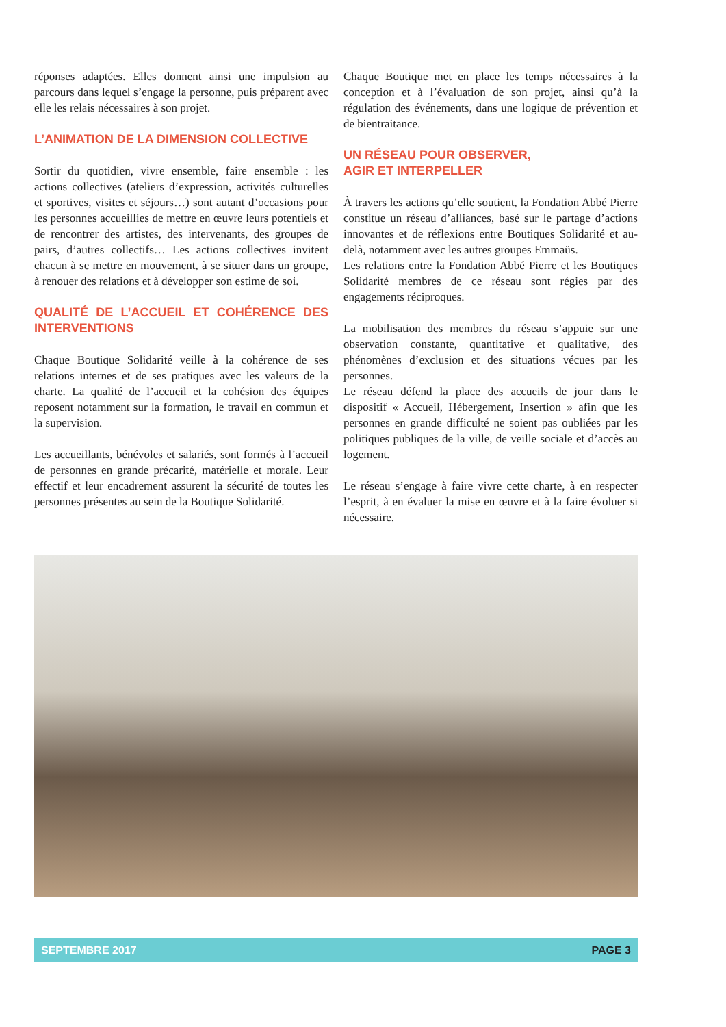réponses adaptées. Elles donnent ainsi une impulsion au parcours dans lequel s’engage la personne, puis préparent avec elle les relais nécessaires à son projet.
L’ANIMATION DE LA DIMENSION COLLECTIVE
Sortir du quotidien, vivre ensemble, faire ensemble : les actions collectives (ateliers d’expression, activités culturelles et sportives, visites et séjours…) sont autant d’occasions pour les personnes accueillies de mettre en œuvre leurs potentiels et de rencontrer des artistes, des intervenants, des groupes de pairs, d’autres collectifs… Les actions collectives invitent chacun à se mettre en mouvement, à se situer dans un groupe, à renouer des relations et à développer son estime de soi.
QUALITÉ DE L’ACCUEIL ET COHÉRENCE DES INTERVENTIONS
Chaque Boutique Solidarité veille à la cohérence de ses relations internes et de ses pratiques avec les valeurs de la charte. La qualité de l’accueil et la cohésion des équipes reposent notamment sur la formation, le travail en commun et la supervision.
Les accueillants, bénévoles et salariés, sont formés à l’accueil de personnes en grande précarité, matérielle et morale. Leur effectif et leur encadrement assurent la sécurité de toutes les personnes présentes au sein de la Boutique Solidarité.
Chaque Boutique met en place les temps nécessaires à la conception et à l’évaluation de son projet, ainsi qu’à la régulation des événements, dans une logique de prévention et de bientraitance.
UN RÉSEAU POUR OBSERVER,
AGIR ET INTERPELLER
À travers les actions qu’elle soutient, la Fondation Abbé Pierre constitue un réseau d’alliances, basé sur le partage d’actions innovantes et de réflexions entre Boutiques Solidarité et au-delà, notamment avec les autres groupes Emmaüs.
Les relations entre la Fondation Abbé Pierre et les Boutiques Solidarité membres de ce réseau sont régies par des engagements réciproques.
La mobilisation des membres du réseau s’appuie sur une observation constante, quantitative et qualitative, des phénomènes d’exclusion et des situations vécues par les personnes.
Le réseau défend la place des accueils de jour dans le dispositif « Accueil, Hébergement, Insertion » afin que les personnes en grande difficulté ne soient pas oubliées par les politiques publiques de la ville, de veille sociale et d’accès au logement.
Le réseau s’engage à faire vivre cette charte, à en respecter l’esprit, à en évaluer la mise en œuvre et à la faire évoluer si nécessaire.
SEPTEMBRE 2017 PAGE 3